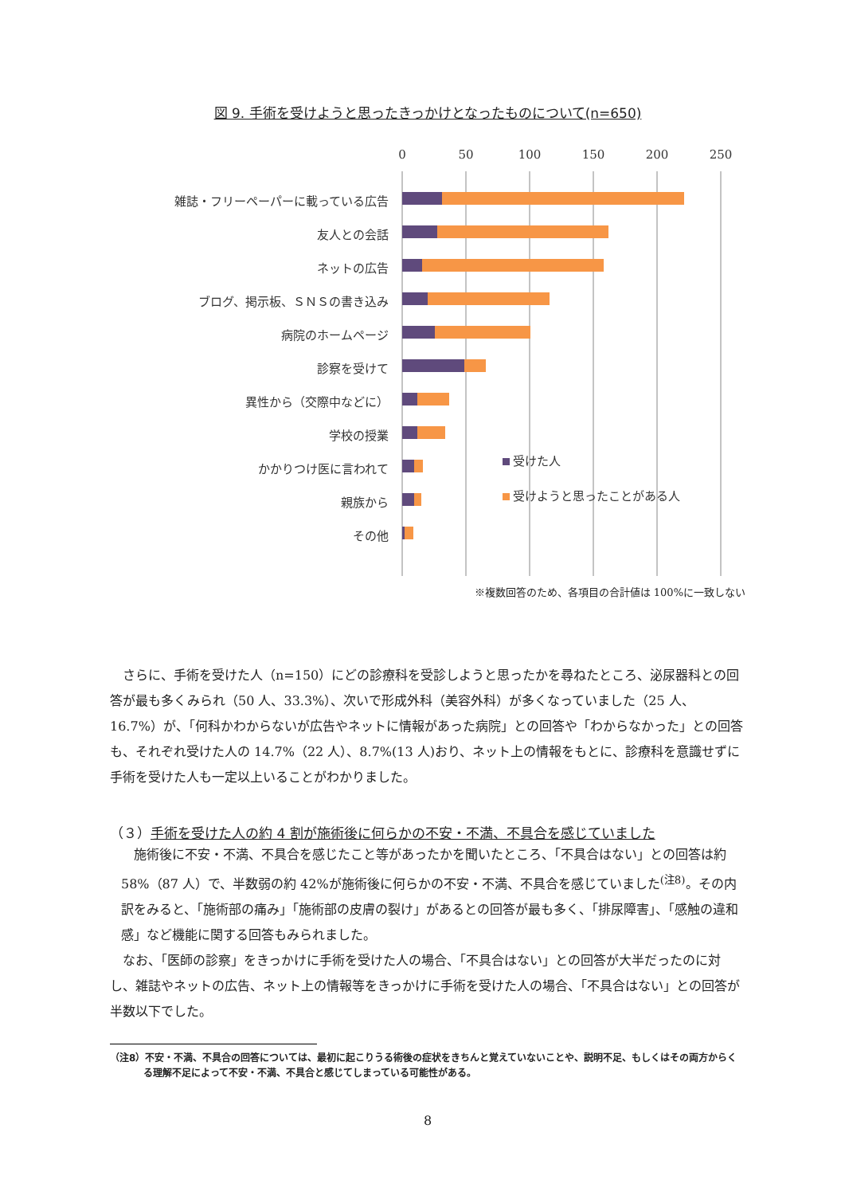図 9. 手術を受けようと思ったきっかけとなったものについて(n=650)
0
50
100
150
200
250
雑誌・フリーペーパーに載っている広告
友人との会話
ネットの広告
ブログ、掲示板、ＳＮＳの書き込み
病院のホームページ
診察を受けて
異性から（交際中などに）
学校の授業
かかりつけ医に言われて
親族から
その他
受けた人
受けようと思ったことがある人
※複数回答のため、各項目の合計値は 100%に一致しない
さらに、手術を受けた人（n=150）にどの診療科を受診しようと思ったかを尋ねたところ、泌尿器科との回答が最も多くみられ（50 人、33.3%）、次いで形成外科（美容外科）が多くなっていました（25 人、16.7%）が、「何科かわからないが広告やネットに情報があった病院」との回答や「わからなかった」との回答も、それぞれ受けた人の 14.7%（22 人）、8.7%(13 人)おり、ネット上の情報をもとに、診療科を意識せずに手術を受けた人も一定以上いることがわかりました。
（３）手術を受けた人の約 4 割が施術後に何らかの不安・不満、不具合を感じていました
施術後に不安・不満、不具合を感じたこと等があったかを聞いたところ、「不具合はない」との回答は約 58%（87 人）で、半数弱の約 42%が施術後に何らかの不安・不満、不具合を感じていました<sup>(注8)</sup>。その内訳をみると、「施術部の痛み」「施術部の皮膚の裂け」があるとの回答が最も多く、「排尿障害」、「感触の違和感」など機能に関する回答もみられました。
なお、「医師の診察」をきっかけに手術を受けた人の場合、「不具合はない」との回答が大半だったのに対し、雑誌やネットの広告、ネット上の情報等をきっかけに手術を受けた人の場合、「不具合はない」との回答が半数以下でした。
（注8）不安・不満、不具合の回答については、最初に起こりうる術後の症状をきちんと覚えていないことや、説明不足、もしくはその両方からくる理解不足によって不安・不満、不具合と感じてしまっている可能性がある。
8